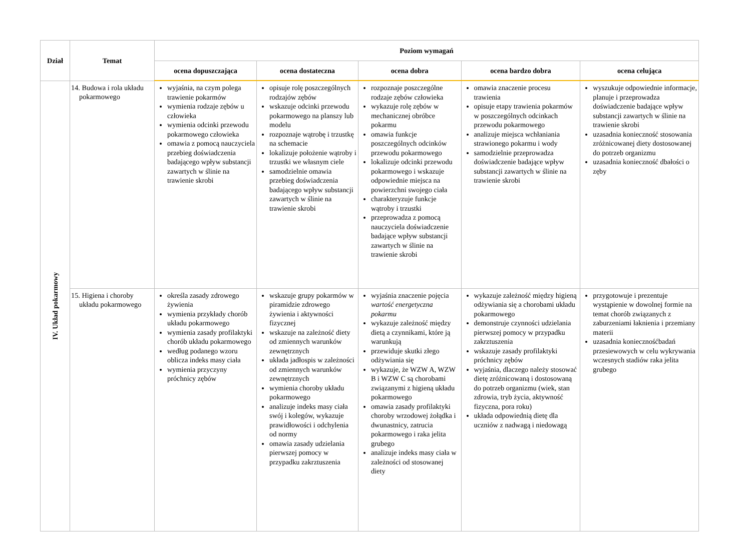| Dział | Temat | Poziom wymagań | | | | |
| --- | --- | --- | --- | --- | --- | --- |
| | | ocena dopuszczająca | ocena dostateczna | ocena dobra | ocena bardzo dobra | ocena celująca |
| IV. Układ pokarmowy | 14. Budowa i rola układu pokarmowego | wyjaśnia, na czym polega trawienie pokarmów wymienia rodzaje zębów u człowieka wymienia odcinki przewodu pokarmowego człowieka omawia z pomocą nauczyciela przebieg doświadczenia badającego wpływ substancji zawartych w ślinie na trawienie skrobi | opisuje rolę poszczególnych rodzajów zębów wskazuje odcinki przewodu pokarmowego na planszy lub modelu rozpoznaje wątrobę i trzustkę na schemacie lokalizuje położenie wątroby i trzustki we własnym ciele samodzielnie omawia przebieg doświadczenia badającego wpływ substancji zawartych w ślinie na trawienie skrobi | rozpoznaje poszczególne rodzaje zębów człowieka wykazuje rolę zębów w mechanicznej obróbce pokarmu omawia funkcje poszczególnych odcinków przewodu pokarmowego lokalizuje odcinki przewodu pokarmowego i wskazuje odpowiednie miejsca na powierzchni swojego ciała charakteryzuje funkcje wątroby i trzustki przeprowadza z pomocą nauczyciela doświadczenie badające wpływ substancji zawartych w ślinie na trawienie skrobi | omawia znaczenie procesu trawienia opisuje etapy trawienia pokarmów w poszczególnych odcinkach przewodu pokarmowego analizuje miejsca wchłaniania strawionego pokarmu i wody samodzielnie przeprowadza doświadczenie badające wpływ substancji zawartych w ślinie na trawienie skrobi | wyszukuje odpowiednie informacje, planuje i przeprowadza doświadczenie badające wpływ substancji zawartych w ślinie na trawienie skrobi uzasadnia konieczność stosowania zróżnicowanej diety dostosowanej do potrzeb organizmu uzasadnia konieczność dbałości o zęby |
| | 15. Higiena i choroby układu pokarmowego | określa zasady zdrowego żywienia wymienia przykłady chorób układu pokarmowego wymienia zasady profilaktyki chorób układu pokarmowego według podanego wzoru oblicza indeks masy ciała wymienia przyczyny próchnicy zębów | wskazuje grupy pokarmów w piramidzie zdrowego żywienia i aktywności fizycznej wskazuje na zależność diety od zmiennych warunków zewnętrznych układa jadłospis w zależności od zmiennych warunków zewnętrznych wymienia choroby układu pokarmowego analizuje indeks masy ciała swój i kolegów, wykazuje prawidłowości i odchylenia od normy omawia zasady udzielania pierwszej pomocy w przypadku zakrztuszenia | wyjaśnia znaczenie pojęcia wartość energetyczna pokarmu wykazuje zależność między dietą a czynnikami, które ją warunkują przewiduje skutki złego odżywiania się wykazuje, że WZW A, WZW B i WZW C są chorobami związanymi z higieną układu pokarmowego omawia zasady profilaktyki choroby wrzodowej żołądka i dwunastnicy, zatrucia pokarmowego i raka jelita grubego analizuje indeks masy ciała w zależności od stosowanej diety | wykazuje zależność między higieną odżywiania się a chorobami układu pokarmowego demonstruje czynności udzielania pierwszej pomocy w przypadku zakrztuszenia wskazuje zasady profilaktyki próchnicy zębów wyjaśnia, dlaczego należy stosować dietę zróżnicowaną i dostosowaną do potrzeb organizmu (wiek, stan zdrowia, tryb życia, aktywność fizyczna, pora roku) układa odpowiednią dietę dla uczniów z nadwagą i niedowagą | przygotowuje i prezentuje wystąpienie w dowolnej formie na temat chorób związanych z zaburzeniami łaknienia i przemiany materii uzasadnia koniecznośćbadań przesiewowych w celu wykrywania wczesnych stadiów raka jelita grubego |